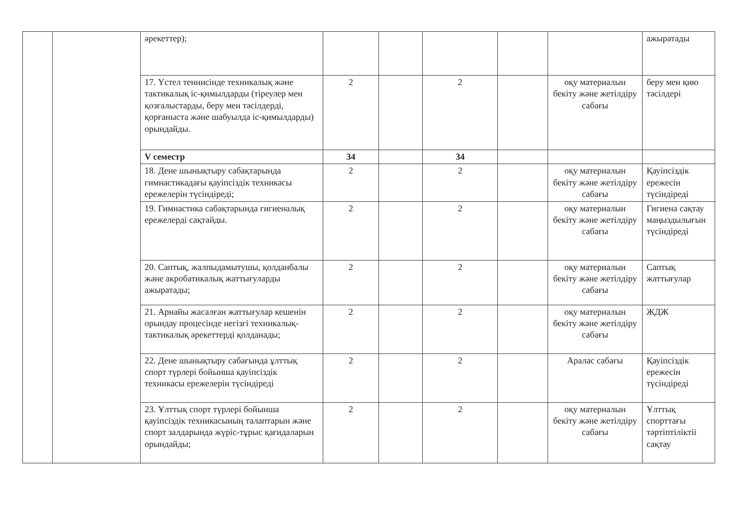| | | әрекеттер); | | | | | | ажыратады |
| | | 17. Үстел теннисінде техникалық және тактикалық іс-қимылдарды (тіреулер мен қозғалыстарды, беру мен тәсілдерді, қорғаныста және шабуылда іс-қимылдарды) орындайды. | 2 | | 2 | | оқу материалын бекіту және жетілдіру сабағы | беру мен қию тәсілдері |
| | | V семестр | 34 | | 34 | | | |
| | | 18. Дене шынықтыру сабақтарында гимнастикадағы қауіпсіздік техникасы ережелерін түсіндіреді; | 2 | | 2 | | оқу материалын бекіту және жетілдіру сабағы | Қауіпсіздік ережесін түсіндіреді |
| | | 19. Гимнастика сабақтарында гигиеналық ережелерді сақтайды. | 2 | | 2 | | оқу материалын бекіту және жетілдіру сабағы | Гигиена сақтау маңыздылығын түсіндіреді |
| | | 20. Саптық, жалпыдамытушы, қолданбалы және акробатикалық жаттығуларды ажыратады; | 2 | | 2 | | оқу материалын бекіту және жетілдіру сабағы | Саптық жаттығулар |
| | | 21. Арнайы жасалған жаттығулар кешенін орындау процесінде негізгі техникалық-тактикалық әрекеттерді қолданады; | 2 | | 2 | | оқу материалын бекіту және жетілдіру сабағы | ЖДЖ |
| | | 22. Дене шынықтыру сабағында ұлттық спорт түрлері бойынша қауіпсіздік техникасы ережелерін түсіндіреді | 2 | | 2 | | Аралас сабағы | Қауіпсіздік ережесін түсіндіреді |
| | | 23. Ұлттық спорт түрлері бойынша қауіпсіздік техникасының талаптарын және спорт залдарында жүріс-тұрыс қағидаларын орындайды; | 2 | | 2 | | оқу материалын бекіту және жетілдіру сабағы | Ұлттық спорттағы тәртіптіліктіі сақтау |